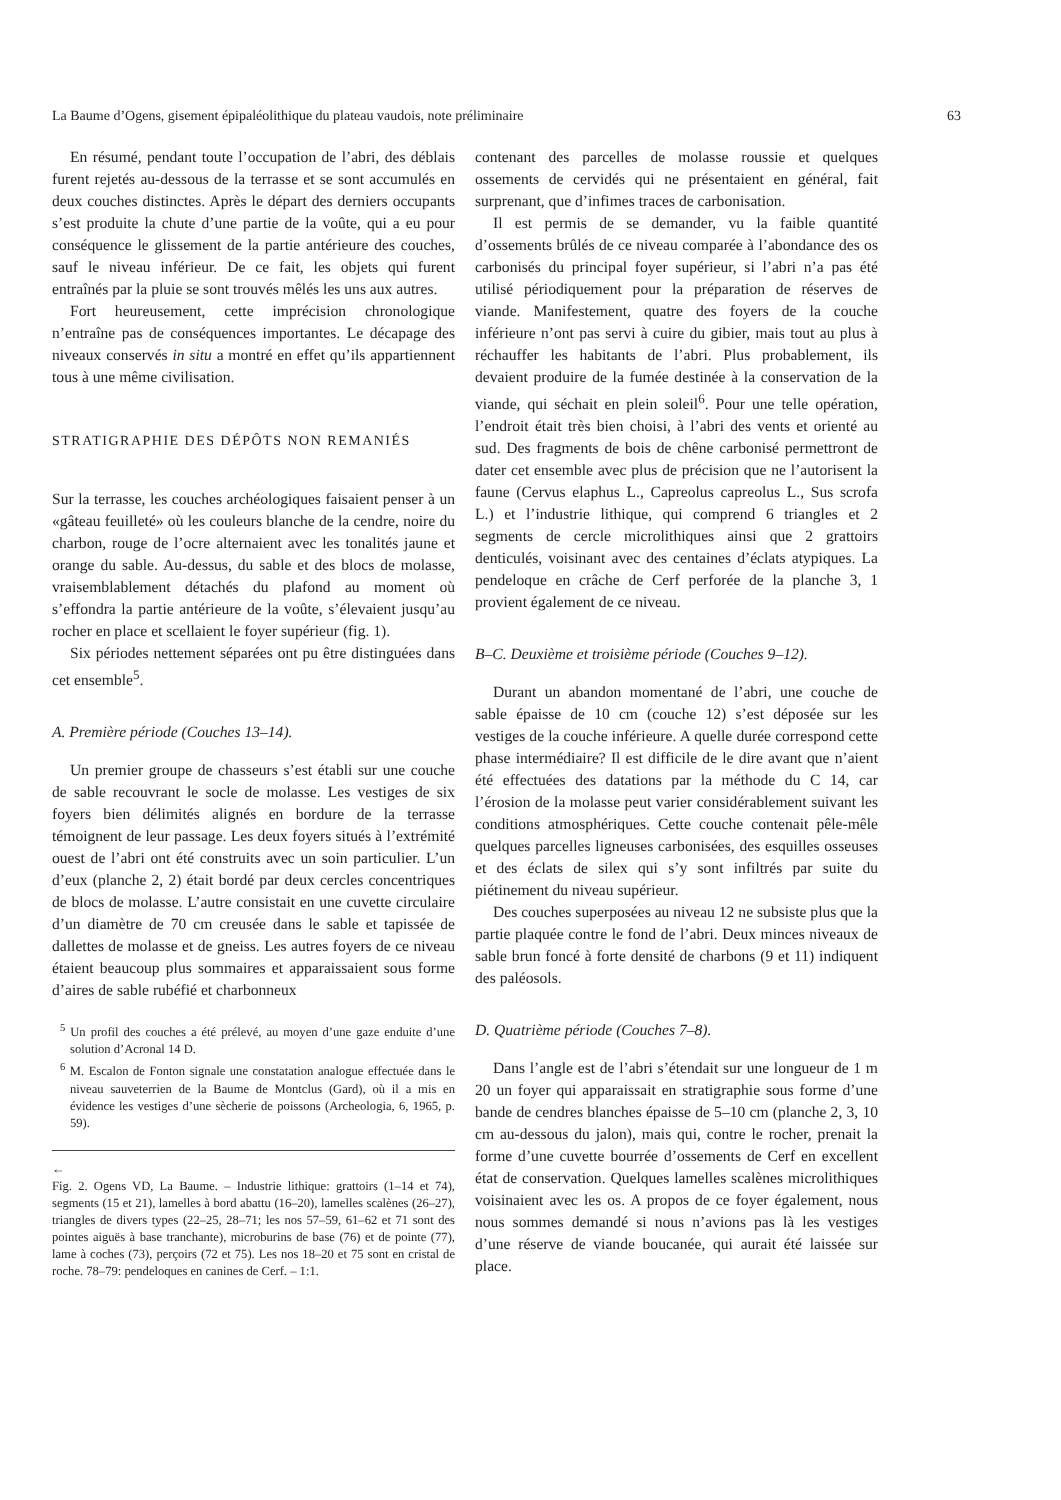La Baume d’Ogens, gisement épipaléolithique du plateau vaudois, note préliminaire 63
En résumé, pendant toute l’occupation de l’abri, des déblais furent rejetés au-dessous de la terrasse et se sont accumulés en deux couches distinctes. Après le départ des derniers occupants s’est produite la chute d’une partie de la voûte, qui a eu pour conséquence le glissement de la partie antérieure des couches, sauf le niveau inférieur. De ce fait, les objets qui furent entraînés par la pluie se sont trouvés mêlés les uns aux autres.
Fort heureusement, cette imprécision chronologique n’entraîne pas de conséquences importantes. Le décapage des niveaux conservés in situ a montré en effet qu’ils appartiennent tous à une même civilisation.
STRATIGRAPHIE DES DÉPÔTS NON REMANIÉS
Sur la terrasse, les couches archéologiques faisaient penser à un «gâteau feuilleté» où les couleurs blanche de la cendre, noire du charbon, rouge de l’ocre alternaient avec les tonalités jaune et orange du sable. Au-dessus, du sable et des blocs de molasse, vraisemblablement détachés du plafond au moment où s’effondra la partie antérieure de la voûte, s’élevaient jusqu’au rocher en place et scellaient le foyer supérieur (fig. 1).
Six périodes nettement séparées ont pu être distinguées dans cet ensemble<sup>5</sup>.
A. Première période (Couches 13–14).
Un premier groupe de chasseurs s’est établi sur une couche de sable recouvrant le socle de molasse. Les vestiges de six foyers bien délimités alignés en bordure de la terrasse témoignent de leur passage. Les deux foyers situés à l’extrémité ouest de l’abri ont été construits avec un soin particulier. L’un d’eux (planche 2, 2) était bordé par deux cercles concentriques de blocs de molasse. L’autre consistait en une cuvette circulaire d’un diamètre de 70 cm creusée dans le sable et tapissée de dallettes de molasse et de gneiss. Les autres foyers de ce niveau étaient beaucoup plus sommaires et apparaissaient sous forme d’aires de sable rubéfié et charbonneux
<sup>5</sup> Un profil des couches a été prélevé, au moyen d’une gaze enduite d’une solution d’Acronal 14 D.
<sup>6</sup> M. Escalon de Fonton signale une constatation analogue effectuée dans le niveau sauveterrien de la Baume de Montclus (Gard), où il a mis en évidence les vestiges d’une sècherie de poissons (Archeologia, 6, 1965, p. 59).
←
Fig. 2. Ogens VD, La Baume. – Industrie lithique: grattoirs (1–14 et 74), segments (15 et 21), lamelles à bord abattu (16–20), lamelles scalènes (26–27), triangles de divers types (22–25, 28–71; les nos 57–59, 61–62 et 71 sont des pointes aiguës à base tranchante), microburins de base (76) et de pointe (77), lame à coches (73), perçoirs (72 et 75). Les nos 18–20 et 75 sont en cristal de roche. 78–79: pendeloques en canines de Cerf. – 1:1.
contenant des parcelles de molasse roussie et quelques ossements de cervidés qui ne présentaient en général, fait surprenant, que d’infimes traces de carbonisation.
Il est permis de se demander, vu la faible quantité d’ossements brûlés de ce niveau comparée à l’abondance des os carbonisés du principal foyer supérieur, si l’abri n’a pas été utilisé périodiquement pour la préparation de réserves de viande. Manifestement, quatre des foyers de la couche inférieure n’ont pas servi à cuire du gibier, mais tout au plus à réchauffer les habitants de l’abri. Plus probablement, ils devaient produire de la fumée destinée à la conservation de la viande, qui séchait en plein soleil<sup>6</sup>. Pour une telle opération, l’endroit était très bien choisi, à l’abri des vents et orienté au sud. Des fragments de bois de chêne carbonisé permettront de dater cet ensemble avec plus de précision que ne l’autorisent la faune (Cervus elaphus L., Capreolus capreolus L., Sus scrofa L.) et l’industrie lithique, qui comprend 6 triangles et 2 segments de cercle microlithiques ainsi que 2 grattoirs denticulés, voisinant avec des centaines d’éclats atypiques. La pendeloque en crâche de Cerf perforée de la planche 3, 1 provient également de ce niveau.
B–C. Deuxième et troisième période (Couches 9–12).
Durant un abandon momentané de l’abri, une couche de sable épaisse de 10 cm (couche 12) s’est déposée sur les vestiges de la couche inférieure. A quelle durée correspond cette phase intermédiaire? Il est difficile de le dire avant que n’aient été effectuées des datations par la méthode du C 14, car l’érosion de la molasse peut varier considérablement suivant les conditions atmosphériques. Cette couche contenait pêle-mêle quelques parcelles ligneuses carbonisées, des esquilles osseuses et des éclats de silex qui s’y sont infiltrés par suite du piétinement du niveau supérieur.
Des couches superposées au niveau 12 ne subsiste plus que la partie plaquée contre le fond de l’abri. Deux minces niveaux de sable brun foncé à forte densité de charbons (9 et 11) indiquent des paléosols.
D. Quatrième période (Couches 7–8).
Dans l’angle est de l’abri s’étendait sur une longueur de 1 m 20 un foyer qui apparaissait en stratigraphie sous forme d’une bande de cendres blanches épaisse de 5–10 cm (planche 2, 3, 10 cm au-dessous du jalon), mais qui, contre le rocher, prenait la forme d’une cuvette bourrée d’ossements de Cerf en excellent état de conservation. Quelques lamelles scalènes microlithiques voisinaient avec les os. A propos de ce foyer également, nous nous sommes demandé si nous n’avions pas là les vestiges d’une réserve de viande boucanée, qui aurait été laissée sur place.